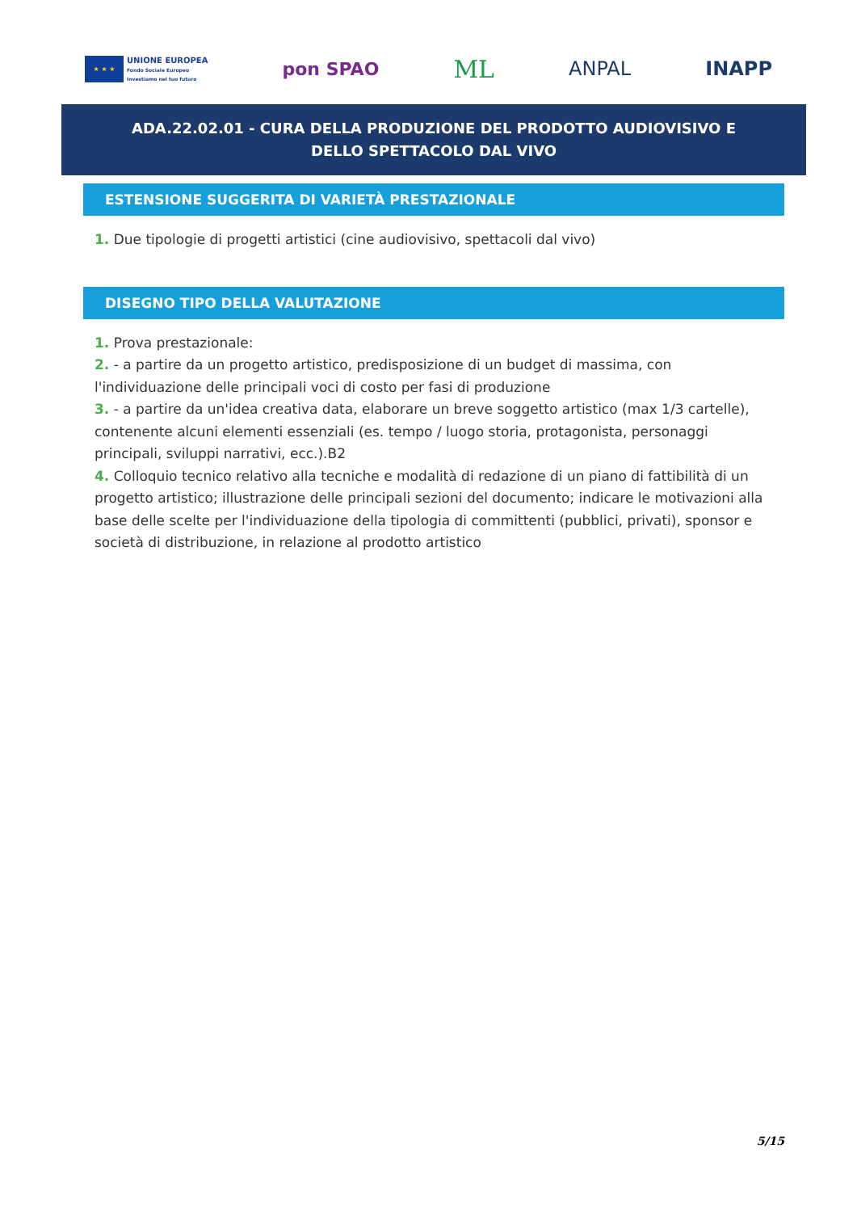★ ★ ★
UNIONE EUROPEA
Fondo Sociale Europeo
Investiamo nel tuo futuro
pon SPAO
ML
ANPAL INAPP
ADA.22.02.01 - CURA DELLA PRODUZIONE DEL PRODOTTO AUDIOVISIVO E DELLO SPETTACOLO DAL VIVO
ESTENSIONE SUGGERITA DI VARIETÀ PRESTAZIONALE
1. Due tipologie di progetti artistici (cine audiovisivo, spettacoli dal vivo)
DISEGNO TIPO DELLA VALUTAZIONE
1. Prova prestazionale:
2. - a partire da un progetto artistico, predisposizione di un budget di massima, con l'individuazione delle principali voci di costo per fasi di produzione
3. - a partire da un'idea creativa data, elaborare un breve soggetto artistico (max 1/3 cartelle), contenente alcuni elementi essenziali (es. tempo / luogo storia, protagonista, personaggi principali, sviluppi narrativi, ecc.).B2
4. Colloquio tecnico relativo alla tecniche e modalità di redazione di un piano di fattibilità di un progetto artistico; illustrazione delle principali sezioni del documento; indicare le motivazioni alla base delle scelte per l'individuazione della tipologia di committenti (pubblici, privati), sponsor e società di distribuzione, in relazione al prodotto artistico
5/15